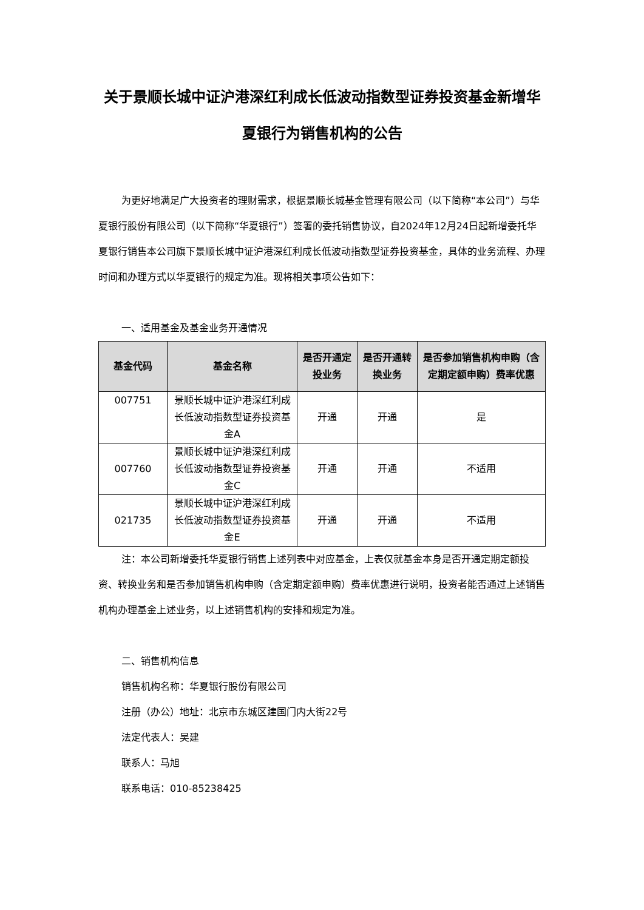关于景顺长城中证沪港深红利成长低波动指数型证券投资基金新增华夏银行为销售机构的公告
为更好地满足广大投资者的理财需求，根据景顺长城基金管理有限公司（以下简称“本公司”）与华夏银行股份有限公司（以下简称“华夏银行”）签署的委托销售协议，自2024年12月24日起新增委托华夏银行销售本公司旗下景顺长城中证沪港深红利成长低波动指数型证券投资基金，具体的业务流程、办理时间和办理方式以华夏银行的规定为准。现将相关事项公告如下：
一、适用基金及基金业务开通情况
| 基金代码 | 基金名称 | 是否开通定投业务 | 是否开通转换业务 | 是否参加销售机构申购（含定期定额申购）费率优惠 |
| --- | --- | --- | --- | --- |
| 007751 | 景顺长城中证沪港深红利成长低波动指数型证券投资基金A | 开通 | 开通 | 是 |
| 007760 | 景顺长城中证沪港深红利成长低波动指数型证券投资基金C | 开通 | 开通 | 不适用 |
| 021735 | 景顺长城中证沪港深红利成长低波动指数型证券投资基金E | 开通 | 开通 | 不适用 |
注：本公司新增委托华夏银行销售上述列表中对应基金，上表仅就基金本身是否开通定期定额投资、转换业务和是否参加销售机构申购（含定期定额申购）费率优惠进行说明，投资者能否通过上述销售机构办理基金上述业务，以上述销售机构的安排和规定为准。
二、销售机构信息
销售机构名称：华夏银行股份有限公司
注册（办公）地址：北京市东城区建国门内大街22号
法定代表人：吴建
联系人：马旭
联系电话：010-85238425